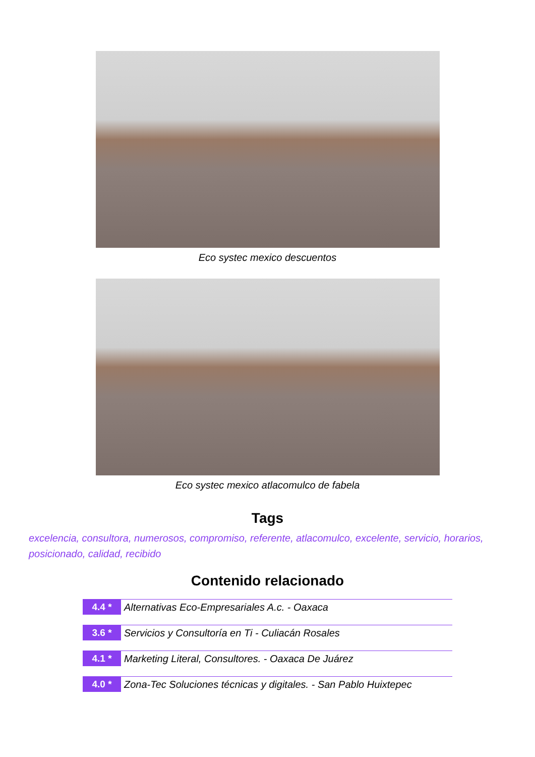Eco systec mexico descuentos
Eco systec mexico atlacomulco de fabela
Tags
excelencia, consultora, numerosos, compromiso, referente, atlacomulco, excelente, servicio, horarios, posicionado, calidad, recibido
Contenido relacionado
4.4 * Alternativas Eco-Empresariales A.c. - Oaxaca
3.6 * Servicios y Consultoría en Ti - Culiacán Rosales
4.1 * Marketing Literal, Consultores. - Oaxaca De Juárez
4.0 * Zona-Tec Soluciones técnicas y digitales. - San Pablo Huixtepec